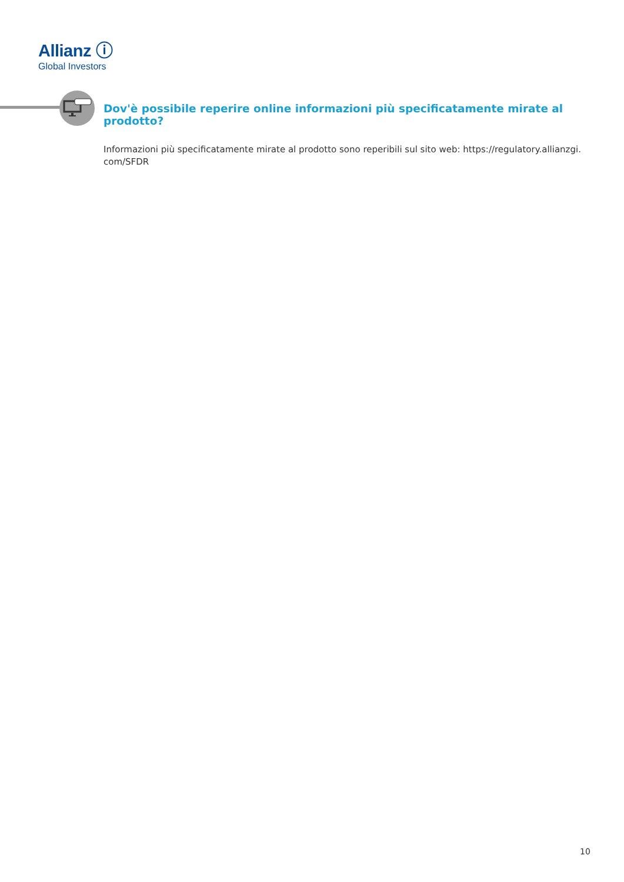Allianz ⓘ
Global Investors
Dov'è possibile reperire online informazioni più specificatamente mirate al prodotto?
Informazioni più specificatamente mirate al prodotto sono reperibili sul sito web: https://regulatory.allianzgi.
com/SFDR
10